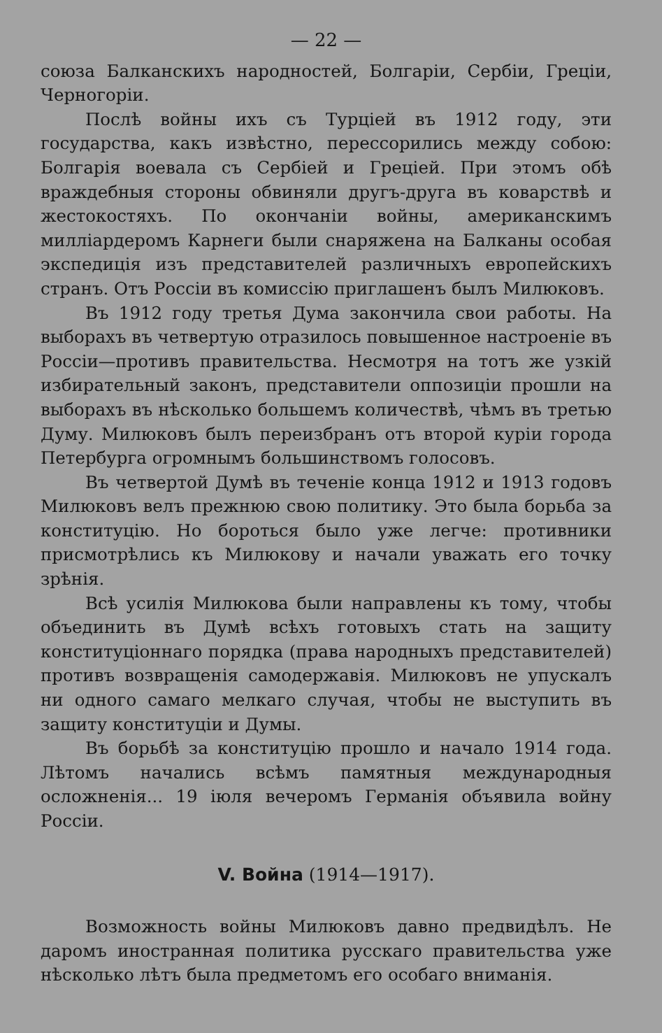— 22 —
союза Балканскихъ народностей, Болгаріи, Сербіи, Греціи, Черногоріи.
Послѣ войны ихъ съ Турціей въ 1912 году, эти государства, какъ извѣстно, перессорились между собою: Болгарія воевала съ Сербіей и Греціей. При этомъ обѣ враждебныя стороны обвиняли другъ-друга въ коварствѣ и жестокостяхъ. По окончаніи войны, американскимъ милліардеромъ Карнеги были снаряжена на Балканы особая экспедиція изъ представителей различныхъ европейскихъ странъ. Отъ Россіи въ комиссію приглашенъ былъ Милюковъ.
Въ 1912 году третья Дума закончила свои работы. На выборахъ въ четвертую отразилось повышенное настроеніе въ Россіи—противъ правительства. Несмотря на тотъ же узкій избирательный законъ, представители оппозиціи прошли на выборахъ въ нѣсколько большемъ количествѣ, чѣмъ въ третью Думу. Милюковъ былъ переизбранъ отъ второй куріи города Петербурга огромнымъ большинствомъ голосовъ.
Въ четвертой Думѣ въ теченіе конца 1912 и 1913 годовъ Милюковъ велъ прежнюю свою политику. Это была борьба за конституцію. Но бороться было уже легче: противники присмотрѣлись къ Милюкову и начали уважать его точку зрѣнія.
Всѣ усилія Милюкова были направлены къ тому, чтобы объединить въ Думѣ всѣхъ готовыхъ стать на защиту конституціоннаго порядка (права народныхъ представителей) противъ возвращенія самодержавія. Милюковъ не упускалъ ни одного самаго мелкаго случая, чтобы не выступить въ защиту конституціи и Думы.
Въ борьбѣ за конституцію прошло и начало 1914 года. Лѣтомъ начались всѣмъ памятныя международныя осложненія... 19 іюля вечеромъ Германія объявила войну Россіи.
V. Война (1914—1917).
Возможность войны Милюковъ давно предвидѣлъ. Не даромъ иностранная политика русскаго правительства уже нѣсколько лѣтъ была предметомъ его особаго вниманія.